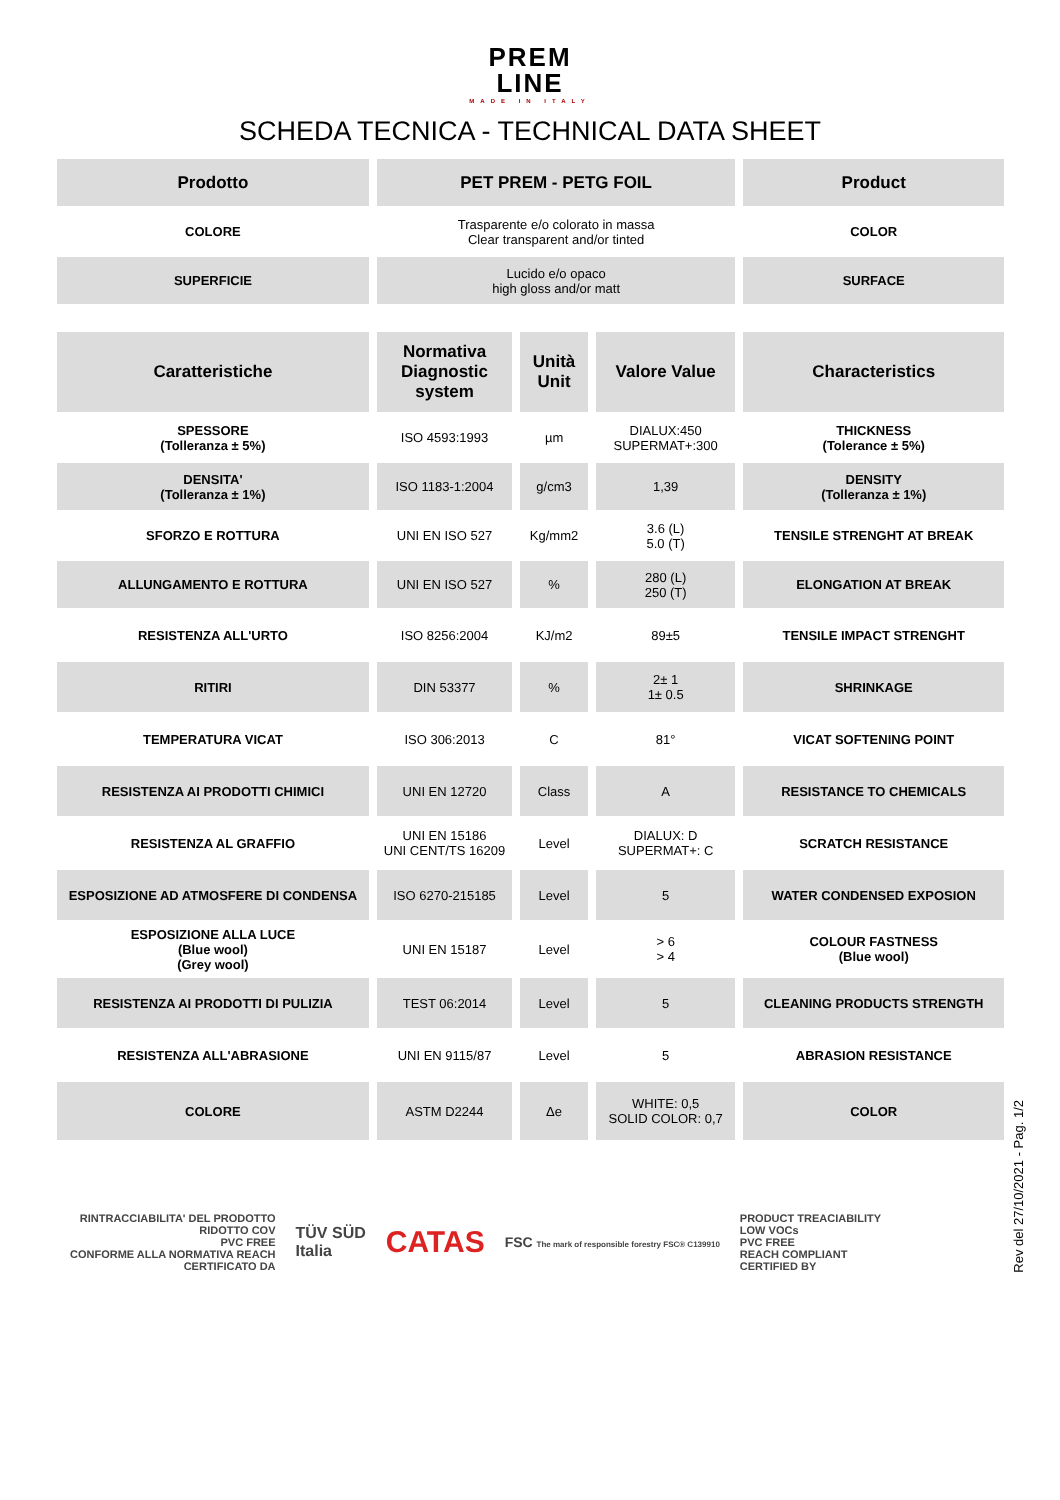PREM
LINE
MADE IN ITALY
SCHEDA TECNICA - TECHNICAL DATA SHEET
| Prodotto | PET PREM - PETG FOIL | | | Product |
| --- | --- | --- | --- | --- |
| COLORE | Trasparente e/o colorato in massa Clear transparent and/or tinted | | | COLOR |
| SUPERFICIE | Lucido e/o opaco high gloss and/or matt | | | SURFACE |
| Caratteristiche | Normativa Diagnostic system | Unità Unit | Valore Value | Characteristics |
| SPESSORE (Tolleranza ± 5%) | ISO 4593:1993 | µm | DIALUX:450 SUPERMAT+:300 | THICKNESS (Tolerance ± 5%) |
| DENSITA' (Tolleranza ± 1%) | ISO 1183-1:2004 | g/cm3 | 1,39 | DENSITY (Tolleranza ± 1%) |
| SFORZO E ROTTURA | UNI EN ISO 527 | Kg/mm2 | 3.6 (L) 5.0 (T) | TENSILE STRENGHT AT BREAK |
| ALLUNGAMENTO E ROTTURA | UNI EN ISO 527 | % | 280 (L) 250 (T) | ELONGATION AT BREAK |
| RESISTENZA ALL'URTO | ISO 8256:2004 | KJ/m2 | 89±5 | TENSILE IMPACT STRENGHT |
| RITIRI | DIN 53377 | % | 2± 1 1± 0.5 | SHRINKAGE |
| TEMPERATURA VICAT | ISO 306:2013 | C | 81° | VICAT SOFTENING POINT |
| RESISTENZA AI PRODOTTI CHIMICI | UNI EN 12720 | Class | A | RESISTANCE TO CHEMICALS |
| RESISTENZA AL GRAFFIO | UNI EN 15186 UNI CENT/TS 16209 | Level | DIALUX: D SUPERMAT+: C | SCRATCH RESISTANCE |
| ESPOSIZIONE AD ATMOSFERE DI CONDENSA | ISO 6270-215185 | Level | 5 | WATER CONDENSED EXPOSION |
| ESPOSIZIONE ALLA LUCE (Blue wool) (Grey wool) | UNI EN 15187 | Level | > 6 > 4 | COLOUR FASTNESS (Blue wool) |
| RESISTENZA AI PRODOTTI DI PULIZIA | TEST 06:2014 | Level | 5 | CLEANING PRODUCTS STRENGTH |
| RESISTENZA ALL'ABRASIONE | UNI EN 9115/87 | Level | 5 | ABRASION RESISTANCE |
| COLORE | ASTM D2244 | Δe | WHITE: 0,5 SOLID COLOR: 0,7 | COLOR |
RINTRACCIABILITA' DEL PRODOTTO
RIDOTTO COV
PVC FREE
CONFORME ALLA NORMATIVA REACH
CERTIFICATO DA
TÜV SÜD
Italia
CATAS
FSC The mark of responsible forestry FSC® C139910
PRODUCT TREACIABILITY
LOW VOCs
PVC FREE
REACH COMPLIANT
CERTIFIED BY
Rev del 27/10/2021 - Pag. 1/2